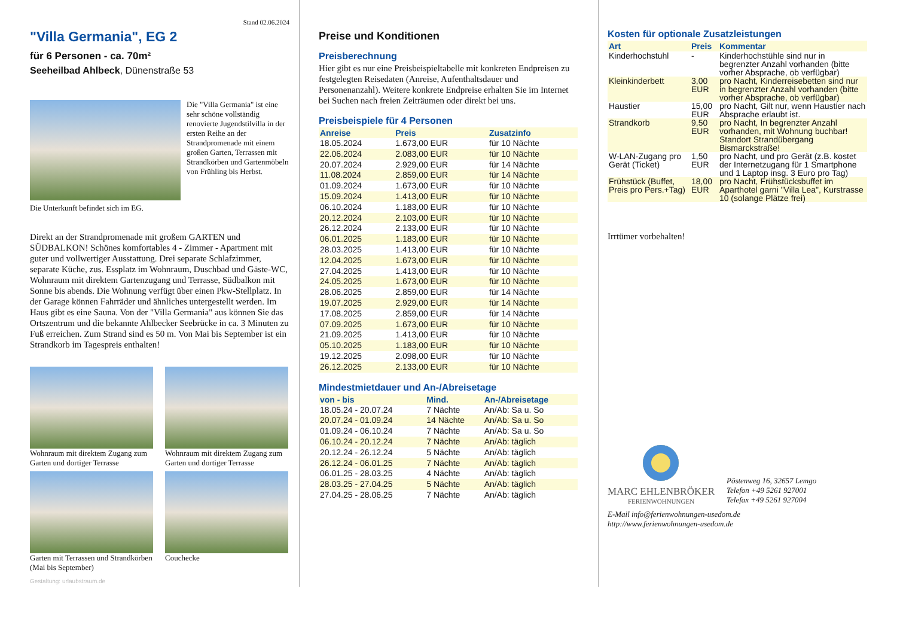Stand 02.06.2024
"Villa Germania", EG 2
für 6 Personen - ca. 70m²
Seeheilbad Ahlbeck, Dünenstraße 53
Die "Villa Germania" ist eine sehr schöne vollständig renovierte Jugendstilvilla in der ersten Reihe an der Strandpromenade mit einem großen Garten, Terrassen mit Strandkörben und Gartenmöbeln von Frühling bis Herbst.
Die Unterkunft befindet sich im EG.
Direkt an der Strandpromenade mit großem GARTEN und SÜDBALKON! Schönes komfortables 4 - Zimmer - Apartment mit guter und vollwertiger Ausstattung. Drei separate Schlafzimmer, separate Küche, zus. Essplatz im Wohnraum, Duschbad und Gäste-WC, Wohnraum mit direktem Gartenzugang und Terrasse, Südbalkon mit Sonne bis abends. Die Wohnung verfügt über einen Pkw-Stellplatz. In der Garage können Fahrräder und ähnliches untergestellt werden. Im Haus gibt es eine Sauna. Von der "Villa Germania" aus können Sie das Ortszentrum und die bekannte Ahlbecker Seebrücke in ca. 3 Minuten zu Fuß erreichen. Zum Strand sind es 50 m. Von Mai bis September ist ein Strandkorb im Tagespreis enthalten!
Wohnraum mit direktem Zugang zum Garten und dortiger Terrasse
Wohnraum mit direktem Zugang zum Garten und dortiger Terrasse
Garten mit Terrassen und Strandkörben (Mai bis September)
Couchecke
Gestaltung: urlaubstraum.de
Preise und Konditionen
Preisberechnung
Hier gibt es nur eine Preisbeispieltabelle mit konkreten Endpreisen zu festgelegten Reisedaten (Anreise, Aufenthaltsdauer und Personenanzahl). Weitere konkrete Endpreise erhalten Sie im Internet bei Suchen nach freien Zeiträumen oder direkt bei uns.
Preisbeispiele für 4 Personen
| Anreise | Preis | Zusatzinfo |
| --- | --- | --- |
| 18.05.2024 | 1.673,00 EUR | für 10 Nächte |
| 22.06.2024 | 2.083,00 EUR | für 10 Nächte |
| 20.07.2024 | 2.929,00 EUR | für 14 Nächte |
| 11.08.2024 | 2.859,00 EUR | für 14 Nächte |
| 01.09.2024 | 1.673,00 EUR | für 10 Nächte |
| 15.09.2024 | 1.413,00 EUR | für 10 Nächte |
| 06.10.2024 | 1.183,00 EUR | für 10 Nächte |
| 20.12.2024 | 2.103,00 EUR | für 10 Nächte |
| 26.12.2024 | 2.133,00 EUR | für 10 Nächte |
| 06.01.2025 | 1.183,00 EUR | für 10 Nächte |
| 28.03.2025 | 1.413,00 EUR | für 10 Nächte |
| 12.04.2025 | 1.673,00 EUR | für 10 Nächte |
| 27.04.2025 | 1.413,00 EUR | für 10 Nächte |
| 24.05.2025 | 1.673,00 EUR | für 10 Nächte |
| 28.06.2025 | 2.859,00 EUR | für 14 Nächte |
| 19.07.2025 | 2.929,00 EUR | für 14 Nächte |
| 17.08.2025 | 2.859,00 EUR | für 14 Nächte |
| 07.09.2025 | 1.673,00 EUR | für 10 Nächte |
| 21.09.2025 | 1.413,00 EUR | für 10 Nächte |
| 05.10.2025 | 1.183,00 EUR | für 10 Nächte |
| 19.12.2025 | 2.098,00 EUR | für 10 Nächte |
| 26.12.2025 | 2.133,00 EUR | für 10 Nächte |
Mindestmietdauer und An-/Abreisetage
| von - bis | Mind. | An-/Abreisetage |
| --- | --- | --- |
| 18.05.24 - 20.07.24 | 7 Nächte | An/Ab: Sa u. So |
| 20.07.24 - 01.09.24 | 14 Nächte | An/Ab: Sa u. So |
| 01.09.24 - 06.10.24 | 7 Nächte | An/Ab: Sa u. So |
| 06.10.24 - 20.12.24 | 7 Nächte | An/Ab: täglich |
| 20.12.24 - 26.12.24 | 5 Nächte | An/Ab: täglich |
| 26.12.24 - 06.01.25 | 7 Nächte | An/Ab: täglich |
| 06.01.25 - 28.03.25 | 4 Nächte | An/Ab: täglich |
| 28.03.25 - 27.04.25 | 5 Nächte | An/Ab: täglich |
| 27.04.25 - 28.06.25 | 7 Nächte | An/Ab: täglich |
Kosten für optionale Zusatzleistungen
| Art | Preis | Kommentar |
| --- | --- | --- |
| Kinderhochstuhl | - | Kinderhochstühle sind nur in begrenzter Anzahl vorhanden (bitte vorher Absprache, ob verfügbar) |
| Kleinkinderbett | 3,00 EUR | pro Nacht, Kinderreisebetten sind nur in begrenzter Anzahl vorhanden (bitte vorher Absprache, ob verfügbar) |
| Haustier | 15,00 EUR | pro Nacht, Gilt nur, wenn Haustier nach Absprache erlaubt ist. |
| Strandkorb | 9,50 EUR | pro Nacht, In begrenzter Anzahl vorhanden, mit Wohnung buchbar! Standort Strandübergang Bismarckstraße! |
| W-LAN-Zugang pro Gerät (Ticket) | 1,50 EUR | pro Nacht, und pro Gerät (z.B. kostet der Internetzugang für 1 Smartphone und 1 Laptop insg. 3 Euro pro Tag) |
| Frühstück (Buffet, Preis pro Pers.+Tag) | 18,00 EUR | pro Nacht, Frühstücksbuffet im Aparthotel garni "Villa Lea", Kurstrasse 10 (solange Plätze frei) |
Irrtümer vorbehalten!
MARC EHLENBRÖKER
FERIENWOHNUNGEN
Pöstenweg 16, 32657 Lemgo
Telefon +49 5261 927001
Telefax +49 5261 927004
E-Mail info@ferienwohnungen-usedom.de
http://www.ferienwohnungen-usedom.de